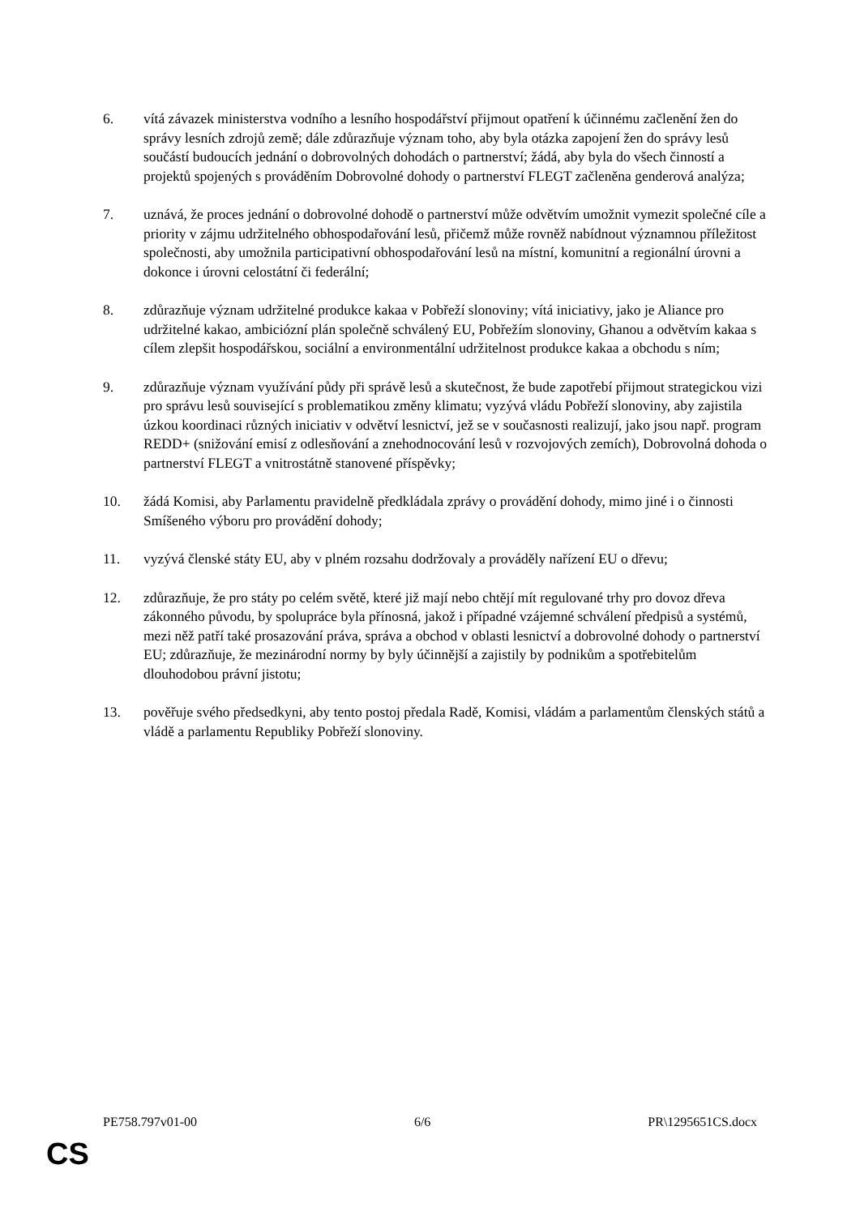6. vítá závazek ministerstva vodního a lesního hospodářství přijmout opatření k účinnému začlenění žen do správy lesních zdrojů země; dále zdůrazňuje význam toho, aby byla otázka zapojení žen do správy lesů součástí budoucích jednání o dobrovolných dohodách o partnerství; žádá, aby byla do všech činností a projektů spojených s prováděním Dobrovolné dohody o partnerství FLEGT začleněna genderová analýza;
7. uznává, že proces jednání o dobrovolné dohodě o partnerství může odvětvím umožnit vymezit společné cíle a priority v zájmu udržitelného obhospodařování lesů, přičemž může rovněž nabídnout významnou příležitost společnosti, aby umožnila participativní obhospodařování lesů na místní, komunitní a regionální úrovni a dokonce i úrovni celostátní či federální;
8. zdůrazňuje význam udržitelné produkce kakaa v Pobřeží slonoviny; vítá iniciativy, jako je Aliance pro udržitelné kakao, ambiciózní plán společně schválený EU, Pobřežím slonoviny, Ghanou a odvětvím kakaa s cílem zlepšit hospodářskou, sociální a environmentální udržitelnost produkce kakaa a obchodu s ním;
9. zdůrazňuje význam využívání půdy při správě lesů a skutečnost, že bude zapotřebí přijmout strategickou vizi pro správu lesů související s problematikou změny klimatu; vyzývá vládu Pobřeží slonoviny, aby zajistila úzkou koordinaci různých iniciativ v odvětví lesnictví, jež se v současnosti realizují, jako jsou např. program REDD+ (snižování emisí z odlesňování a znehodnocování lesů v rozvojových zemích), Dobrovolná dohoda o partnerství FLEGT a vnitrostátně stanovené příspěvky;
10. žádá Komisi, aby Parlamentu pravidelně předkládala zprávy o provádění dohody, mimo jiné i o činnosti Smíšeného výboru pro provádění dohody;
11. vyzývá členské státy EU, aby v plném rozsahu dodržovaly a prováděly nařízení EU o dřevu;
12. zdůrazňuje, že pro státy po celém světě, které již mají nebo chtějí mít regulované trhy pro dovoz dřeva zákonného původu, by spolupráce byla přínosná, jakož i případné vzájemné schválení předpisů a systémů, mezi něž patří také prosazování práva, správa a obchod v oblasti lesnictví a dobrovolné dohody o partnerství EU; zdůrazňuje, že mezinárodní normy by byly účinnější a zajistily by podnikům a spotřebitelům dlouhodobou právní jistotu;
13. pověřuje svého předsedkyni, aby tento postoj předala Radě, Komisi, vládám a parlamentům členských států a vládě a parlamentu Republiky Pobřeží slonoviny.
PE758.797v01-00 6/6 PR\1295651CS.docx
CS